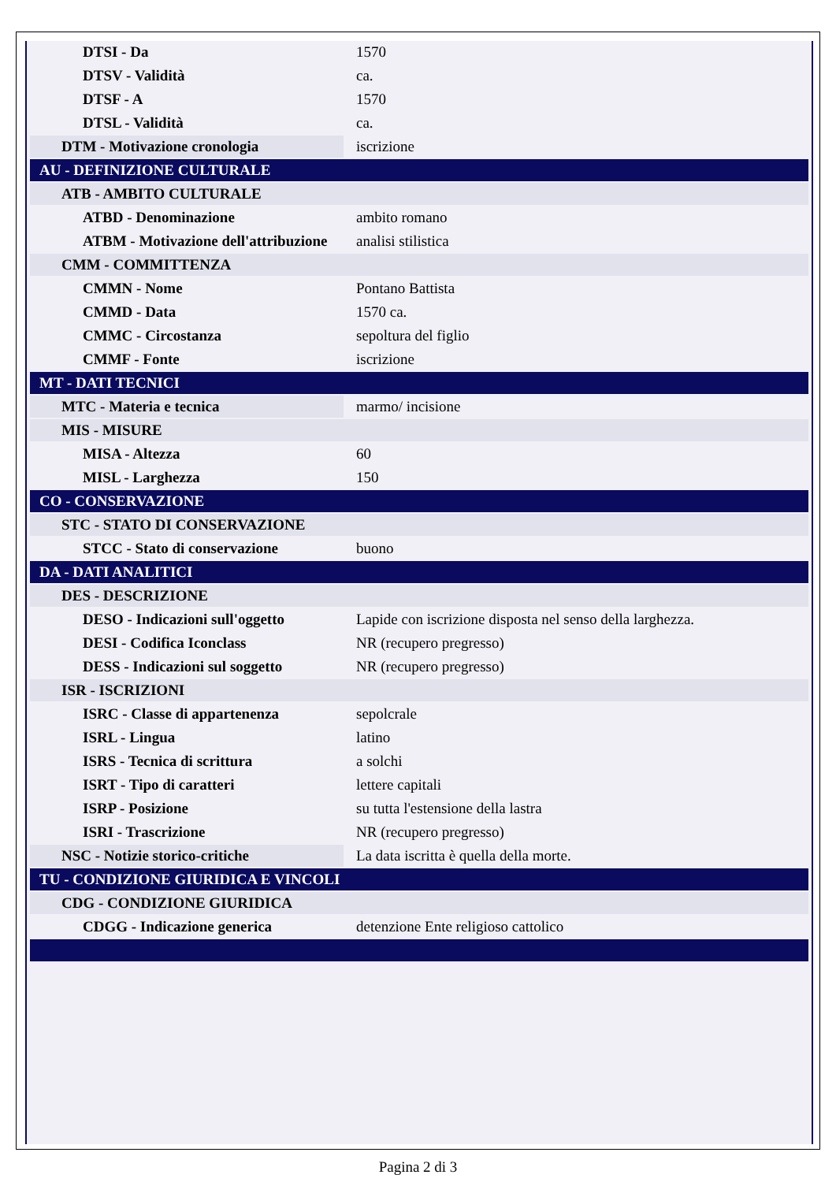| DTSI - Da | 1570 |
| DTSV - Validità | ca. |
| DTSF - A | 1570 |
| DTSL - Validità | ca. |
| DTM - Motivazione cronologia | iscrizione |
| AU - DEFINIZIONE CULTURALE | |
| ATB - AMBITO CULTURALE | |
| ATBD - Denominazione | ambito romano |
| ATBM - Motivazione dell'attribuzione | analisi stilistica |
| CMM - COMMITTENZA | |
| CMMN - Nome | Pontano Battista |
| CMMD - Data | 1570 ca. |
| CMMC - Circostanza | sepoltura del figlio |
| CMMF - Fonte | iscrizione |
| MT - DATI TECNICI | |
| MTC - Materia e tecnica | marmo/ incisione |
| MIS - MISURE | |
| MISA - Altezza | 60 |
| MISL - Larghezza | 150 |
| CO - CONSERVAZIONE | |
| STC - STATO DI CONSERVAZIONE | |
| STCC - Stato di conservazione | buono |
| DA - DATI ANALITICI | |
| DES - DESCRIZIONE | |
| DESO - Indicazioni sull'oggetto | Lapide con iscrizione disposta nel senso della larghezza. |
| DESI - Codifica Iconclass | NR (recupero pregresso) |
| DESS - Indicazioni sul soggetto | NR (recupero pregresso) |
| ISR - ISCRIZIONI | |
| ISRC - Classe di appartenenza | sepolcrale |
| ISRL - Lingua | latino |
| ISRS - Tecnica di scrittura | a solchi |
| ISRT - Tipo di caratteri | lettere capitali |
| ISRP - Posizione | su tutta l'estensione della lastra |
| ISRI - Trascrizione | NR (recupero pregresso) |
| NSC - Notizie storico-critiche | La data iscritta è quella della morte. |
| TU - CONDIZIONE GIURIDICA E VINCOLI | |
| CDG - CONDIZIONE GIURIDICA | |
| CDGG - Indicazione generica | detenzione Ente religioso cattolico |
Pagina 2 di 3